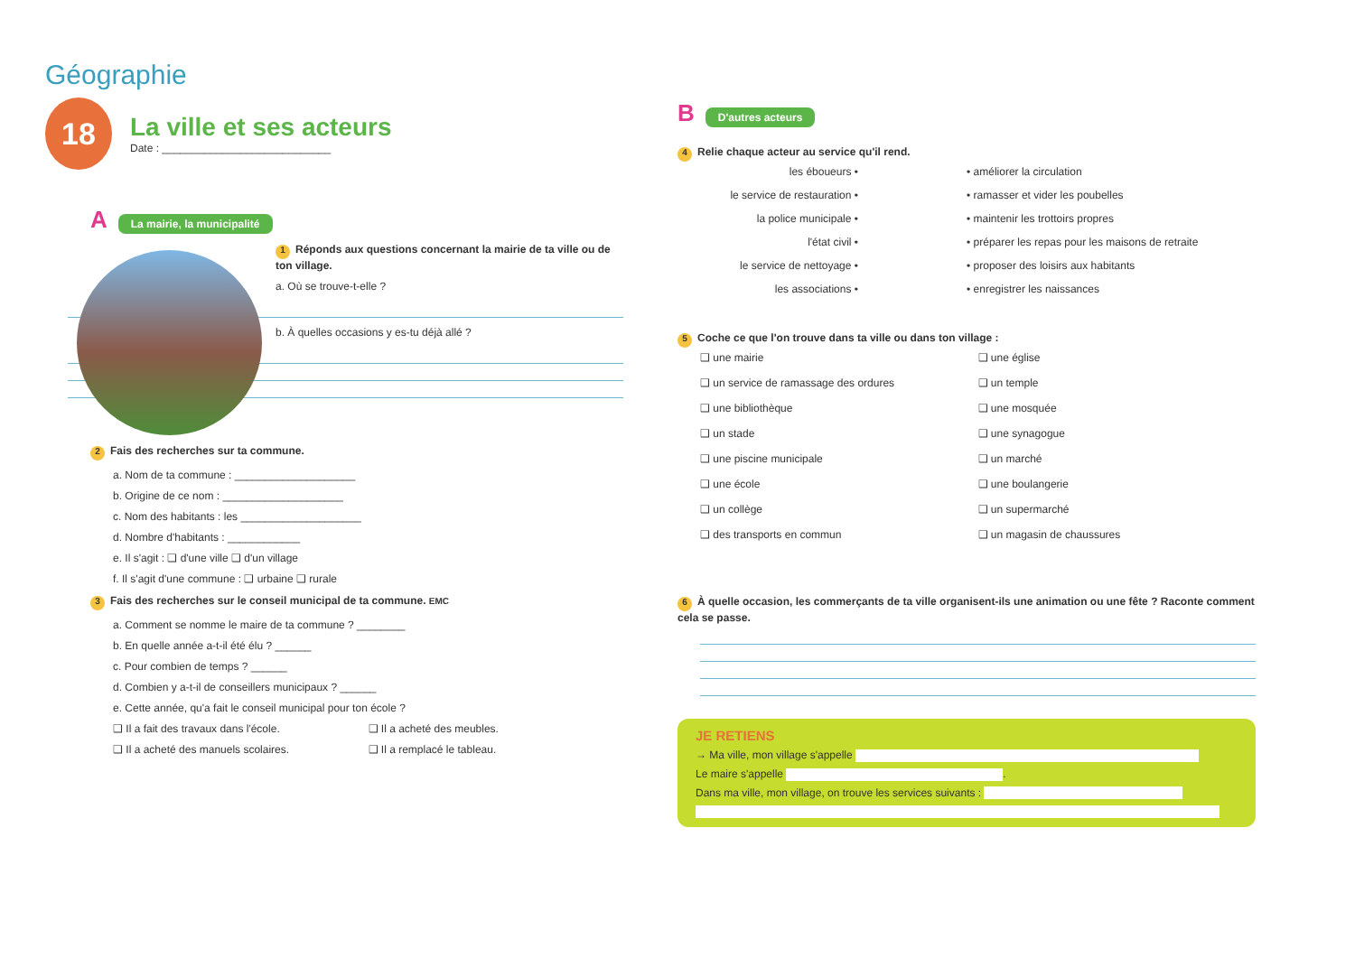Géographie
18
La ville et ses acteurs
Date : ____________________________
A La mairie, la municipalité
1 Réponds aux questions concernant la mairie de ta ville ou de ton village.
a. Où se trouve-t-elle ?
b. À quelles occasions y es-tu déjà allé ?
2 Fais des recherches sur ta commune.
a. Nom de ta commune : ____________________
b. Origine de ce nom : ____________________
c. Nom des habitants : les ____________________
d. Nombre d'habitants : ____________
e. Il s'agit : ❑ d'une ville ❑ d'un village
f. Il s'agit d'une commune : ❑ urbaine ❑ rurale
3 Fais des recherches sur le conseil municipal de ta commune. EMC
a. Comment se nomme le maire de ta commune ? ________
b. En quelle année a-t-il été élu ? ______
c. Pour combien de temps ? ______
d. Combien y a-t-il de conseillers municipaux ? ______
e. Cette année, qu'a fait le conseil municipal pour ton école ?
❑ Il a fait des travaux dans l'école. ❑ Il a acheté des meubles. ❑ Il a acheté des manuels scolaires. ❑ Il a remplacé le tableau.
B D'autres acteurs
4 Relie chaque acteur au service qu'il rend.
les éboueurs • • améliorer la circulation le service de restauration • • ramasser et vider les poubelles la police municipale • • maintenir les trottoirs propres l'état civil • • préparer les repas pour les maisons de retraite le service de nettoyage • • proposer des loisirs aux habitants les associations • • enregistrer les naissances
5 Coche ce que l'on trouve dans ta ville ou dans ton village :
❑ une mairie ❑ une église ❑ un service de ramassage des ordures ❑ un temple ❑ une bibliothèque ❑ une mosquée ❑ un stade ❑ une synagogue ❑ une piscine municipale ❑ un marché ❑ une école ❑ une boulangerie ❑ un collège ❑ un supermarché ❑ des transports en commun ❑ un magasin de chaussures
6 À quelle occasion, les commerçants de ta ville organisent-ils une animation ou une fête ? Raconte comment cela se passe.
JE RETIENS
→ Ma ville, mon village s'appelle
Le maire s'appelle .
Dans ma ville, mon village, on trouve les services suivants :